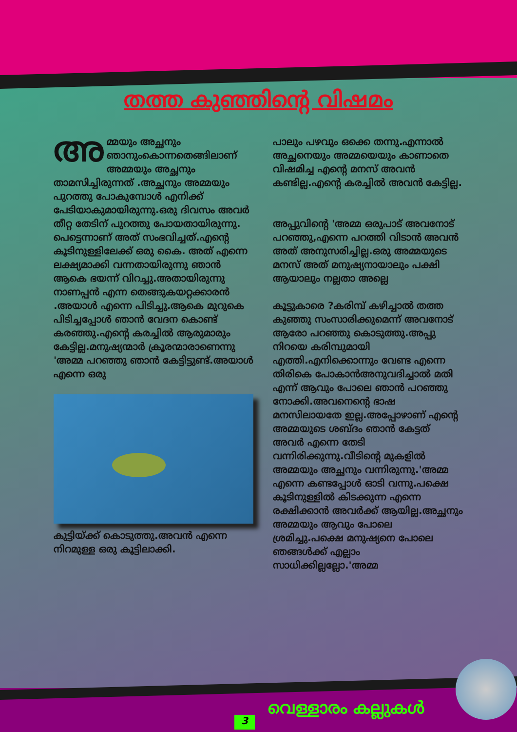തത്ത കുഞ്ഞിന്റെ വിഷമം
അമ്മയും അച്ഛനും ഞാനുംകൊന്നതെങ്ങിലാണ് അമ്മയും അച്ഛനും താമസിച്ചിരുന്നത് .അച്ഛനും അമ്മയും പുറത്തു പോകുമ്പോൾ എനിക്ക് പേടിയാകുമായിരുന്നു.ഒരു ദിവസം അവർ തീറ്റ തേടിന് പുറത്തു പോയതായിരുന്നു. പെട്ടെന്നാണ് അത് സംഭവിച്ചത്.എന്റെ കൂടിനുള്ളിലേക്ക് ഒരു കൈ. അത് എന്നെ ലക്ഷ്യമാക്കി വന്നതായിരുന്നു ഞാൻ ആകെ ഭയന്ന് വിറച്ചു.അതായിരുന്നു നാണപ്പൻ എന്ന തെങ്ങുകയറ്റക്കാരൻ .അയാൾ എന്നെ പിടിച്ചു.ആകെ മുറുകെ പിടിച്ചപ്പോൾ ഞാൻ വേദന കൊണ്ട് കരഞ്ഞു.എന്റെ കരച്ചിൽ ആരുമാരും കേട്ടില്ല.മനുഷ്യന്മാർ ക്രൂരന്മാരാണെന്നു 'അമ്മ പറഞ്ഞു ഞാൻ കേട്ടിട്ടുണ്ട്.അയാൾ എന്നെ ഒരു
കുട്ടിയ്ക്ക് കൊടുത്തു.അവൻ എന്നെ നിറമുള്ള ഒരു കൂട്ടിലാക്കി.
പാലും പഴവും ഒക്കെ തന്നു.എന്നാൽ അച്ഛനെയും അമ്മയെയും കാണാതെ വിഷമിച്ച എന്റെ മനസ് അവൻ കണ്ടില്ല.എന്റെ കരച്ചിൽ അവൻ കേട്ടില്ല.
അപ്പുവിന്റെ 'അമ്മ ഒരുപാട് അവനോട് പറഞ്ഞു,എന്നെ പറത്തി വിടാൻ അവൻ അത് അനുസരിച്ചില്ല.ഒരു അമ്മയുടെ മനസ് അത് മനുഷ്യനായാലും പക്ഷി ആയാലും നല്ലതാ അല്ലെ
കൂട്ടുകാരെ ?കരിമ്പ് കഴിച്ചാൽ തത്ത കുഞ്ഞു സംസാരിക്കുമെന്ന് അവനോട് ആരോ പറഞ്ഞു കൊടുത്തു.അപ്പു നിറയെ കരിമ്പുമായി എത്തി.എനിക്കൊന്നും വേണ്ട എന്നെ തിരികെ പോകാൻഅനുവദിച്ചാൽ മതി എന്ന് ആവും പോലെ ഞാൻ പറഞ്ഞു നോക്കി.അവനെന്റെ ഭാഷ മനസിലായതേ ഇല്ല.അപ്പോഴാണ് എന്റെ അമ്മയുടെ ശബ്ദം ഞാൻ കേട്ടത് അവർ എന്നെ തേടി വന്നിരിക്കുന്നു.വീടിന്റെ മുകളിൽ അമ്മയും അച്ഛനും വന്നിരുന്നു.'അമ്മ എന്നെ കണ്ടപ്പോൾ ഓടി വന്നു.പക്ഷെ കൂടിനുള്ളിൽ കിടക്കുന്ന എന്നെ രക്ഷിക്കാൻ അവർക്ക് ആയില്ല.അച്ഛനും അമ്മയും ആവും പോലെ ശ്രമിച്ചു.പക്ഷെ മനുഷ്യനെ പോലെ ഞങ്ങൾക്ക് എല്ലാം സാധിക്കില്ലല്ലോ.'അമ്മ
വെള്ളാരം കല്ലുകൾ
3